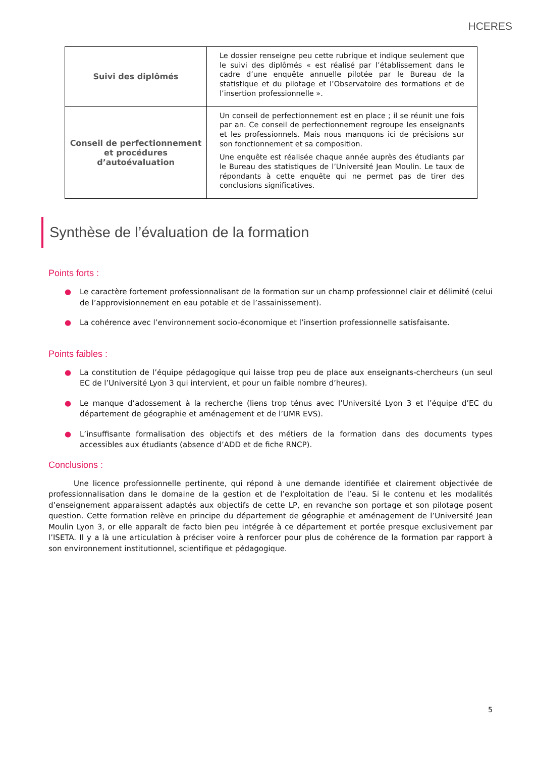HCERES
| Suivi des diplômés | Le dossier renseigne peu cette rubrique et indique seulement que le suivi des diplômés « est réalisé par l’établissement dans le cadre d’une enquête annuelle pilotée par le Bureau de la statistique et du pilotage et l’Observatoire des formations et de l’insertion professionnelle ». |
| Conseil de perfectionnement et procédures d’autoévaluation | Un conseil de perfectionnement est en place ; il se réunit une fois par an. Ce conseil de perfectionnement regroupe les enseignants et les professionnels. Mais nous manquons ici de précisions sur son fonctionnement et sa composition. Une enquête est réalisée chaque année auprès des étudiants par le Bureau des statistiques de l’Université Jean Moulin. Le taux de répondants à cette enquête qui ne permet pas de tirer des conclusions significatives. |
Synthèse de l’évaluation de la formation
Points forts :
● Le caractère fortement professionnalisant de la formation sur un champ professionnel clair et délimité (celui de l’approvisionnement en eau potable et de l’assainissement).
● La cohérence avec l’environnement socio-économique et l’insertion professionnelle satisfaisante.
Points faibles :
● La constitution de l’équipe pédagogique qui laisse trop peu de place aux enseignants-chercheurs (un seul EC de l’Université Lyon 3 qui intervient, et pour un faible nombre d’heures).
● Le manque d’adossement à la recherche (liens trop ténus avec l’Université Lyon 3 et l’équipe d’EC du département de géographie et aménagement et de l’UMR EVS).
● L’insuffisante formalisation des objectifs et des métiers de la formation dans des documents types accessibles aux étudiants (absence d’ADD et de fiche RNCP).
Conclusions :
Une licence professionnelle pertinente, qui répond à une demande identifiée et clairement objectivée de professionnalisation dans le domaine de la gestion et de l’exploitation de l’eau. Si le contenu et les modalités d’enseignement apparaissent adaptés aux objectifs de cette LP, en revanche son portage et son pilotage posent question. Cette formation relève en principe du département de géographie et aménagement de l’Université Jean Moulin Lyon 3, or elle apparaît de facto bien peu intégrée à ce département et portée presque exclusivement par l’ISETA. Il y a là une articulation à préciser voire à renforcer pour plus de cohérence de la formation par rapport à son environnement institutionnel, scientifique et pédagogique.
5